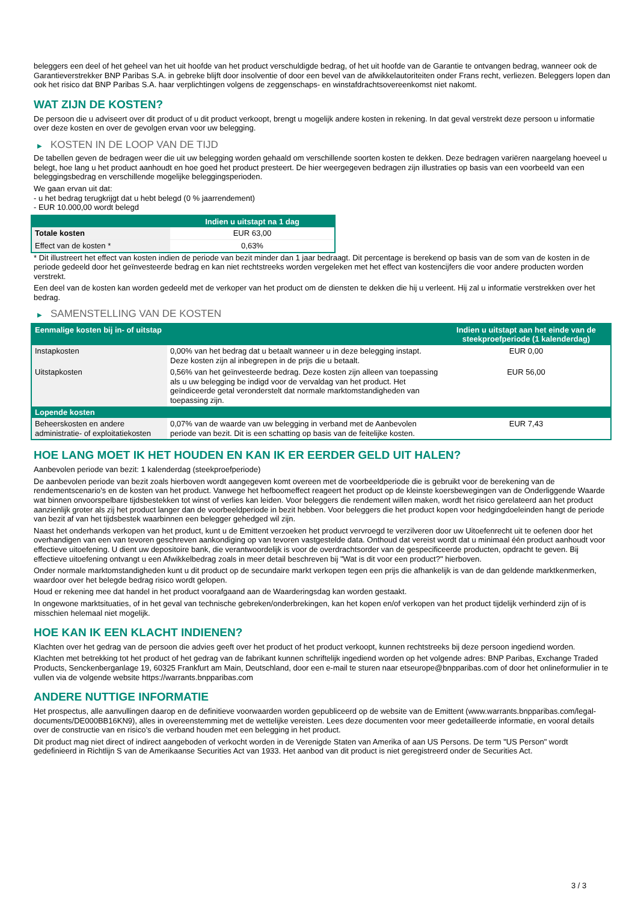beleggers een deel of het geheel van het uit hoofde van het product verschuldigde bedrag, of het uit hoofde van de Garantie te ontvangen bedrag, wanneer ook de Garantieverstrekker BNP Paribas S.A. in gebreke blijft door insolventie of door een bevel van de afwikkelautoriteiten onder Frans recht, verliezen. Beleggers lopen dan ook het risico dat BNP Paribas S.A. haar verplichtingen volgens de zeggenschaps- en winstafdrachtsovereenkomst niet nakomt.
WAT ZIJN DE KOSTEN?
De persoon die u adviseert over dit product of u dit product verkoopt, brengt u mogelijk andere kosten in rekening. In dat geval verstrekt deze persoon u informatie over deze kosten en over de gevolgen ervan voor uw belegging.
▶ KOSTEN IN DE LOOP VAN DE TIJD
De tabellen geven de bedragen weer die uit uw belegging worden gehaald om verschillende soorten kosten te dekken. Deze bedragen variëren naargelang hoeveel u belegt, hoe lang u het product aanhoudt en hoe goed het product presteert. De hier weergegeven bedragen zijn illustraties op basis van een voorbeeld van een beleggingsbedrag en verschillende mogelijke beleggingsperioden.
We gaan ervan uit dat:
- u het bedrag terugkrijgt dat u hebt belegd (0 % jaarrendement)
- EUR 10.000,00 wordt belegd
| | Indien u uitstapt na 1 dag |
| --- | --- |
| Totale kosten | EUR 63,00 |
| Effect van de kosten * | 0,63% |
* Dit illustreert het effect van kosten indien de periode van bezit minder dan 1 jaar bedraagt. Dit percentage is berekend op basis van de som van de kosten in de periode gedeeld door het geïnvesteerde bedrag en kan niet rechtstreeks worden vergeleken met het effect van kostencijfers die voor andere producten worden verstrekt.
Een deel van de kosten kan worden gedeeld met de verkoper van het product om de diensten te dekken die hij u verleent. Hij zal u informatie verstrekken over het bedrag.
▶ SAMENSTELLING VAN DE KOSTEN
| Eenmalige kosten bij in- of uitstap | | Indien u uitstapt aan het einde van de steekproefperiode (1 kalenderdag) |
| --- | --- | --- |
| Instapkosten | 0,00% van het bedrag dat u betaalt wanneer u in deze belegging instapt. Deze kosten zijn al inbegrepen in de prijs die u betaalt. | EUR 0,00 |
| Uitstapkosten | 0,56% van het geïnvesteerde bedrag. Deze kosten zijn alleen van toepassing als u uw belegging be indigd voor de vervaldag van het product. Het geïndiceerde getal veronderstelt dat normale marktomstandigheden van toepassing zijn. | EUR 56,00 |
| Lopende kosten | | |
| Beheerskosten en andere administratie- of exploitatiekosten | 0,07% van de waarde van uw belegging in verband met de Aanbevolen periode van bezit. Dit is een schatting op basis van de feitelijke kosten. | EUR 7,43 |
HOE LANG MOET IK HET HOUDEN EN KAN IK ER EERDER GELD UIT HALEN?
Aanbevolen periode van bezit: 1 kalenderdag (steekproefperiode)
De aanbevolen periode van bezit zoals hierboven wordt aangegeven komt overeen met de voorbeeldperiode die is gebruikt voor de berekening van de rendementscenario's en de kosten van het product. Vanwege het hefboomeffect reageert het product op de kleinste koersbewegingen van de Onderliggende Waarde wat binnen onvoorspelbare tijdsbestekken tot winst of verlies kan leiden. Voor beleggers die rendement willen maken, wordt het risico gerelateerd aan het product aanzienlijk groter als zij het product langer dan de voorbeeldperiode in bezit hebben. Voor beleggers die het product kopen voor hedgingdoeleinden hangt de periode van bezit af van het tijdsbestek waarbinnen een belegger gehedged wil zijn.
Naast het onderhands verkopen van het product, kunt u de Emittent verzoeken het product vervroegd te verzilveren door uw Uitoefenrecht uit te oefenen door het overhandigen van een van tevoren geschreven aankondiging op van tevoren vastgestelde data. Onthoud dat vereist wordt dat u minimaal één product aanhoudt voor effectieve uitoefening. U dient uw depositoire bank, die verantwoordelijk is voor de overdrachtsorder van de gespecificeerde producten, opdracht te geven. Bij effectieve uitoefening ontvangt u een Afwikkelbedrag zoals in meer detail beschreven bij "Wat is dit voor een product?" hierboven.
Onder normale marktomstandigheden kunt u dit product op de secundaire markt verkopen tegen een prijs die afhankelijk is van de dan geldende marktkenmerken, waardoor over het belegde bedrag risico wordt gelopen.
Houd er rekening mee dat handel in het product voorafgaand aan de Waarderingsdag kan worden gestaakt.
In ongewone marktsituaties, of in het geval van technische gebreken/onderbrekingen, kan het kopen en/of verkopen van het product tijdelijk verhinderd zijn of is misschien helemaal niet mogelijk.
HOE KAN IK EEN KLACHT INDIENEN?
Klachten over het gedrag van de persoon die advies geeft over het product of het product verkoopt, kunnen rechtstreeks bij deze persoon ingediend worden.
Klachten met betrekking tot het product of het gedrag van de fabrikant kunnen schriftelijk ingediend worden op het volgende adres: BNP Paribas, Exchange Traded Products, Senckenberganlage 19, 60325 Frankfurt am Main, Deutschland, door een e-mail te sturen naar etseurope@bnpparibas.com of door het onlineformulier in te vullen via de volgende website https://warrants.bnpparibas.com
ANDERE NUTTIGE INFORMATIE
Het prospectus, alle aanvullingen daarop en de definitieve voorwaarden worden gepubliceerd op de website van de Emittent (www.warrants.bnpparibas.com/legal-documents/DE000BB16KN9), alles in overeenstemming met de wettelijke vereisten. Lees deze documenten voor meer gedetailleerde informatie, en vooral details over de constructie van en risico’s die verband houden met een belegging in het product.
Dit product mag niet direct of indirect aangeboden of verkocht worden in de Verenigde Staten van Amerika of aan US Persons. De term "US Person" wordt gedefinieerd in Richtlijn S van de Amerikaanse Securities Act van 1933. Het aanbod van dit product is niet geregistreerd onder de Securities Act.
3 / 3